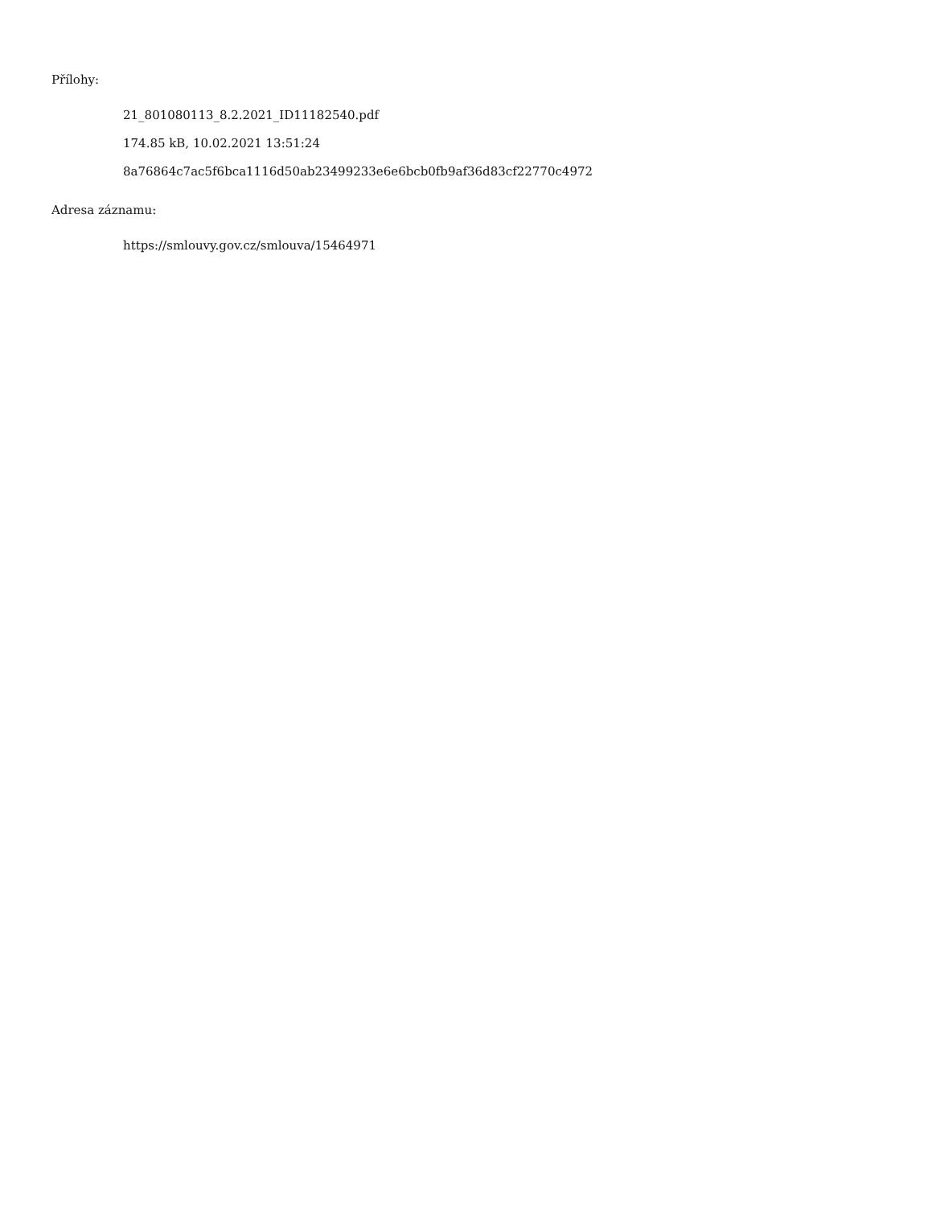Přílohy:
21_801080113_8.2.2021_ID11182540.pdf
174.85 kB, 10.02.2021 13:51:24
8a76864c7ac5f6bca1116d50ab23499233e6e6bcb0fb9af36d83cf22770c4972
Adresa záznamu:
https://smlouvy.gov.cz/smlouva/15464971